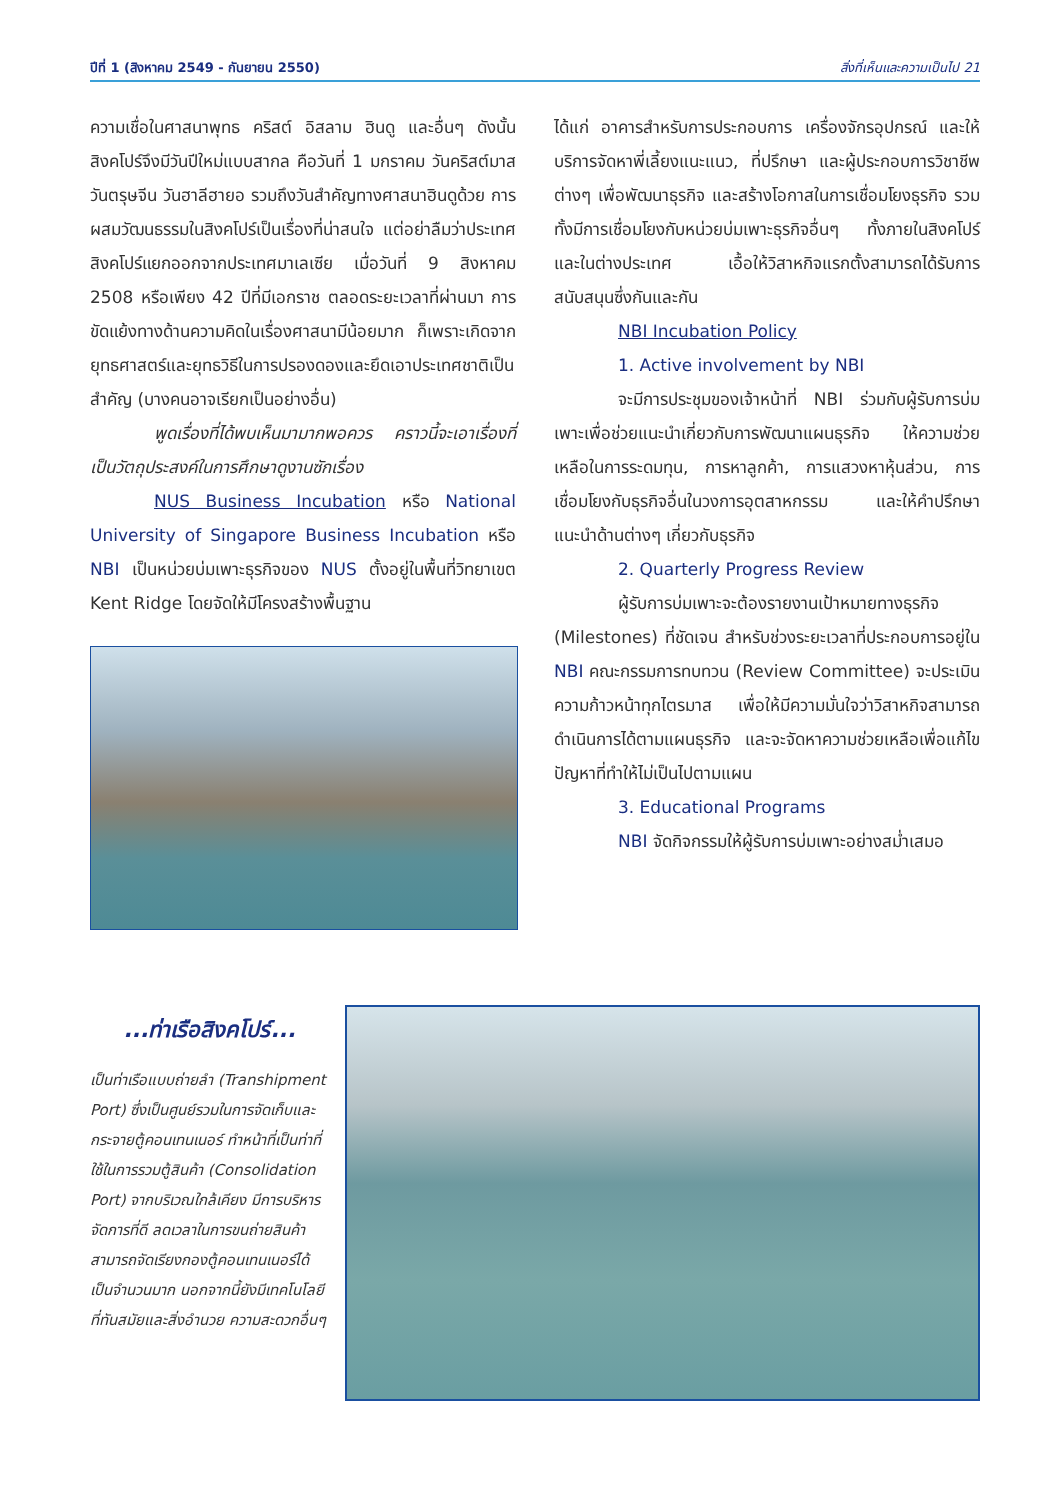ปีที่ 1 (สิงหาคม 2549 - กันยายน 2550) สิ่งที่เห็นและความเป็นไป 21
ความเชื่อในศาสนาพุทธ คริสต์ อิสลาม ฮินดู และอื่นๆ ดังนั้น สิงคโปร์จึงมีวันปีใหม่แบบสากล คือวันที่ 1 มกราคม วันคริสต์มาส วันตรุษจีน วันฮาลีฮายอ รวมถึงวันสำคัญทางศาสนาฮินดูด้วย การผสมวัฒนธรรมในสิงคโปร์เป็นเรื่องที่น่าสนใจ แต่อย่าลืมว่าประเทศสิงคโปร์แยกออกจากประเทศมาเลเซีย เมื่อวันที่ 9 สิงหาคม 2508 หรือเพียง 42 ปีที่มีเอกราช ตลอดระยะเวลาที่ผ่านมา การขัดแย้งทางด้านความคิดในเรื่องศาสนามีน้อยมาก ก็เพราะเกิดจากยุทธศาสตร์และยุทธวิธีในการปรองดองและยึดเอาประเทศชาติเป็นสำคัญ (บางคนอาจเรียกเป็นอย่างอื่น)
พูดเรื่องที่ได้พบเห็นมามากพอควร คราวนี้จะเอาเรื่องที่เป็นวัตถุประสงค์ในการศึกษาดูงานซักเรื่อง
NUS Business Incubation หรือ National University of Singapore Business Incubation หรือ NBI เป็นหน่วยบ่มเพาะธุรกิจของ NUS ตั้งอยู่ในพื้นที่วิทยาเขต Kent Ridge โดยจัดให้มีโครงสร้างพื้นฐาน
ได้แก่ อาคารสำหรับการประกอบการ เครื่องจักรอุปกรณ์ และให้บริการจัดหาพี่เลี้ยงแนะแนว, ที่ปรึกษา และผู้ประกอบการวิชาชีพต่างๆ เพื่อพัฒนาธุรกิจ และสร้างโอกาสในการเชื่อมโยงธุรกิจ รวมทั้งมีการเชื่อมโยงกับหน่วยบ่มเพาะธุรกิจอื่นๆ ทั้งภายในสิงคโปร์ และในต่างประเทศ เอื้อให้วิสาหกิจแรกตั้งสามารถได้รับการสนับสนุนซึ่งกันและกัน
NBI Incubation Policy
1. Active involvement by NBI
จะมีการประชุมของเจ้าหน้าที่ NBI ร่วมกับผู้รับการบ่มเพาะเพื่อช่วยแนะนำเกี่ยวกับการพัฒนาแผนธุรกิจ ให้ความช่วยเหลือในการระดมทุน, การหาลูกค้า, การแสวงหาหุ้นส่วน, การเชื่อมโยงกับธุรกิจอื่นในวงการอุตสาหกรรม และให้คำปรึกษาแนะนำด้านต่างๆ เกี่ยวกับธุรกิจ
2. Quarterly Progress Review
ผู้รับการบ่มเพาะจะต้องรายงานเป้าหมายทางธุรกิจ (Milestones) ที่ชัดเจน สำหรับช่วงระยะเวลาที่ประกอบการอยู่ใน NBI คณะกรรมการทบทวน (Review Committee) จะประเมินความก้าวหน้าทุกไตรมาส เพื่อให้มีความมั่นใจว่าวิสาหกิจสามารถดำเนินการได้ตามแผนธุรกิจ และจะจัดหาความช่วยเหลือเพื่อแก้ไขปัญหาที่ทำให้ไม่เป็นไปตามแผน
3. Educational Programs
NBI จัดกิจกรรมให้ผู้รับการบ่มเพาะอย่างสม่ำเสมอ
...ท่าเรือสิงคโปร์...
เป็นท่าเรือแบบถ่ายลำ (Transhipment Port) ซึ่งเป็นศูนย์รวมในการจัดเก็บและกระจายตู้คอนเทนเนอร์ ทำหน้าที่เป็นท่าที่ใช้ในการรวมตู้สินค้า (Consolidation Port) จากบริเวณใกล้เคียง มีการบริหารจัดการที่ดี ลดเวลาในการขนถ่ายสินค้า สามารถจัดเรียงกองตู้คอนเทนเนอร์ได้เป็นจำนวนมาก นอกจากนี้ยังมีเทคโนโลยีที่ทันสมัยและสิ่งอำนวย ความสะดวกอื่นๆ